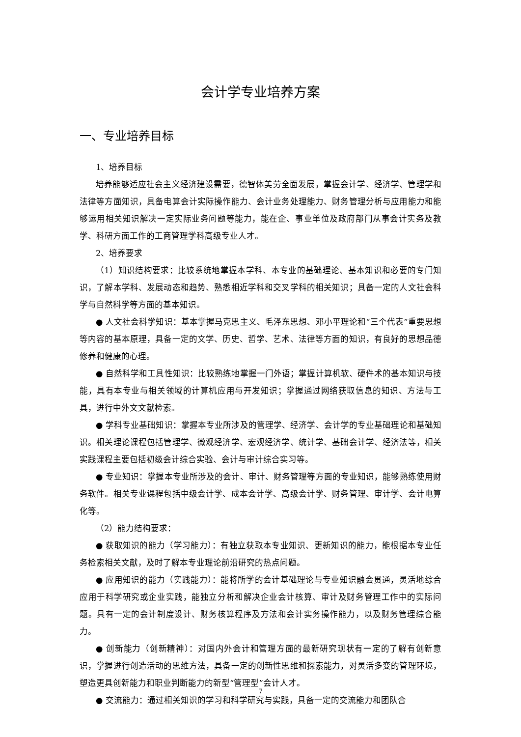会计学专业培养方案
一、专业培养目标
1、培养目标
培养能够适应社会主义经济建设需要，德智体美劳全面发展，掌握会计学、经济学、管理学和法律等方面知识，具备电算会计实际操作能力、会计业务处理能力、财务管理分析与应用能力和能够运用相关知识解决一定实际业务问题等能力，能在企、事业单位及政府部门从事会计实务及教学、科研方面工作的工商管理学科高级专业人才。
2、培养要求
（1）知识结构要求：比较系统地掌握本学科、本专业的基础理论、基本知识和必要的专门知识，了解本学科、发展动态和趋势、熟悉相近学科和交叉学科的相关知识；具备一定的人文社会科学与自然科学等方面的基本知识。
● 人文社会科学知识：基本掌握马克思主义、毛泽东思想、邓小平理论和“三个代表”重要思想等内容的基本原理，具备一定的文学、历史、哲学、艺术、法律等方面的知识，有良好的思想品德修养和健康的心理。
● 自然科学和工具性知识：比较熟练地掌握一门外语；掌握计算机软、硬件术的基本知识与技能，具有本专业与相关领域的计算机应用与开发知识；掌握通过网络获取信息的知识、方法与工具，进行中外文文献检索。
● 学科专业基础知识：掌握本专业所涉及的管理学、经济学、会计学的专业基础理论和基础知识。相关理论课程包括管理学、微观经济学、宏观经济学、统计学、基础会计学、经济法等，相关实践课程主要包括初级会计综合实验、会计与审计综合实习等。
● 专业知识：掌握本专业所涉及的会计、审计、财务管理等方面的专业知识，能够熟练使用财务软件。相关专业课程包括中级会计学、成本会计学、高级会计学、财务管理、审计学、会计电算化等。
（2）能力结构要求：
● 获取知识的能力（学习能力）：有独立获取本专业知识、更新知识的能力，能根据本专业任务检索相关文献，及时了解本专业理论前沿研究的热点问题。
● 应用知识的能力（实践能力）：能将所学的会计基础理论与专业知识融会贯通，灵活地综合应用于科学研究或企业实践，能独立分析和解决企业会计核算、审计及财务管理工作中的实际问题。具有一定的会计制度设计、财务核算程序及方法和会计实务操作能力，以及财务管理综合能力。
● 创新能力（创新精神）：对国内外会计和管理方面的最新研究现状有一定的了解有创新意识，掌握进行创造活动的思维方法，具备一定的创新性思维和探索能力，对灵活多变的管理环境，塑造更具创新能力和职业判断能力的新型“管理型”会计人才。
● 交流能力：通过相关知识的学习和科学研究与实践，具备一定的交流能力和团队合
7